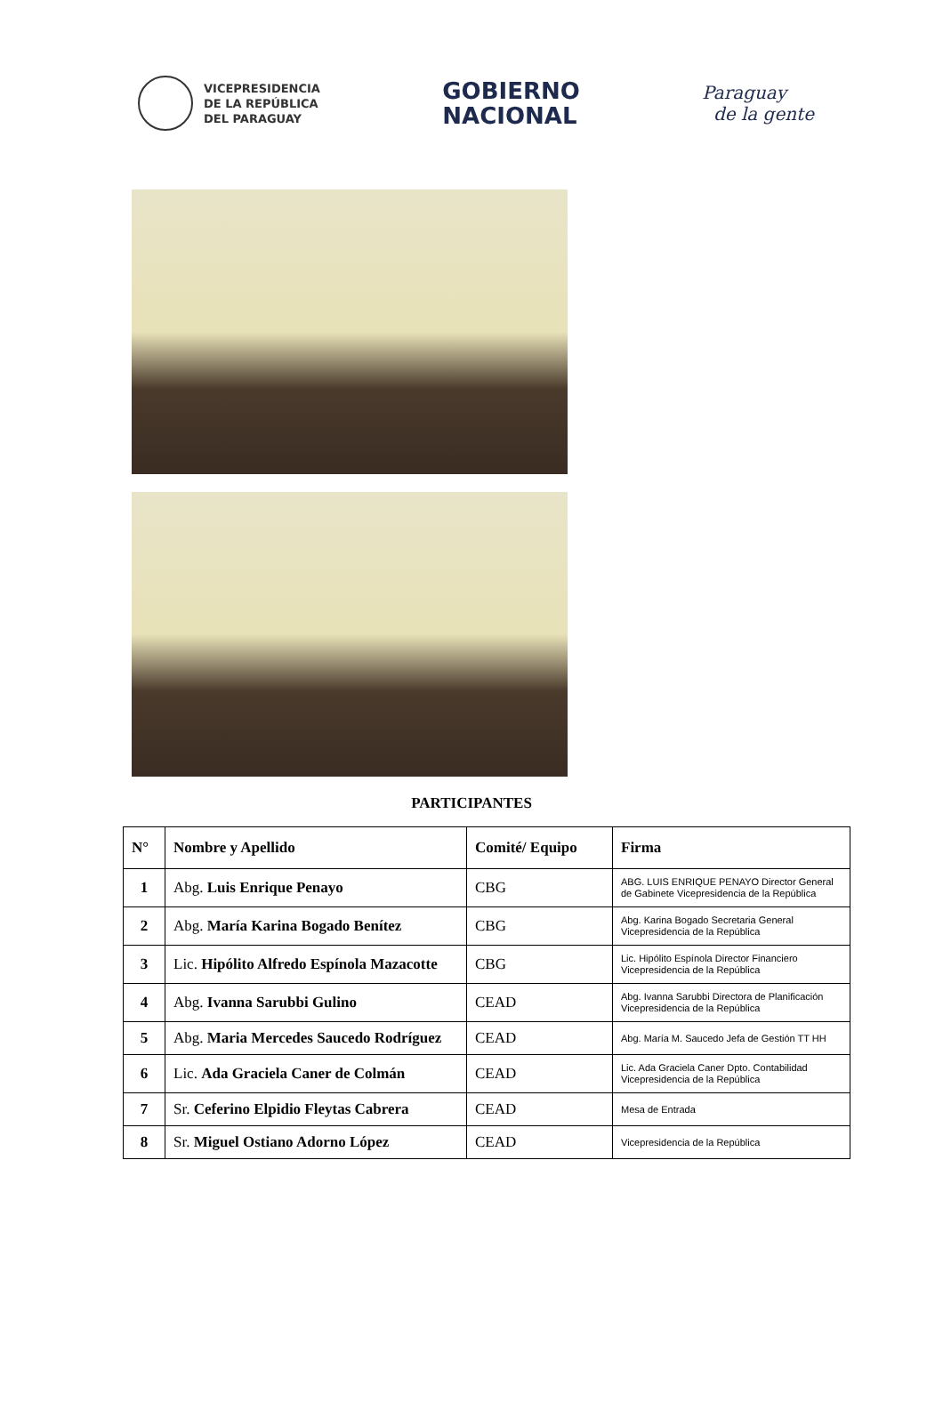VICEPRESIDENCIA
DE LA REPÚBLICA
DEL PARAGUAY
GOBIERNO
NACIONAL
Paraguay
de la gente
PARTICIPANTES
| N° | Nombre y Apellido | Comité/ Equipo | Firma |
| --- | --- | --- | --- |
| 1 | Abg. Luis Enrique Penayo | CBG | ABG. LUIS ENRIQUE PENAYO Director General de Gabinete Vicepresidencia de la República |
| 2 | Abg. María Karina Bogado Benítez | CBG | Abg. Karina Bogado Secretaria General Vicepresidencia de la República |
| 3 | Lic. Hipólito Alfredo Espínola Mazacotte | CBG | Lic. Hipólito Espínola Director Financiero Vicepresidencia de la República |
| 4 | Abg. Ivanna Sarubbi Gulino | CEAD | Abg. Ivanna Sarubbi Directora de Planificación Vicepresidencia de la República |
| 5 | Abg. Maria Mercedes Saucedo Rodríguez | CEAD | Abg. María M. Saucedo Jefa de Gestión TT HH |
| 6 | Lic. Ada Graciela Caner de Colmán | CEAD | Lic. Ada Graciela Caner Dpto. Contabilidad Vicepresidencia de la República |
| 7 | Sr. Ceferino Elpidio Fleytas Cabrera | CEAD | Mesa de Entrada |
| 8 | Sr. Miguel Ostiano Adorno López | CEAD | Vicepresidencia de la República |